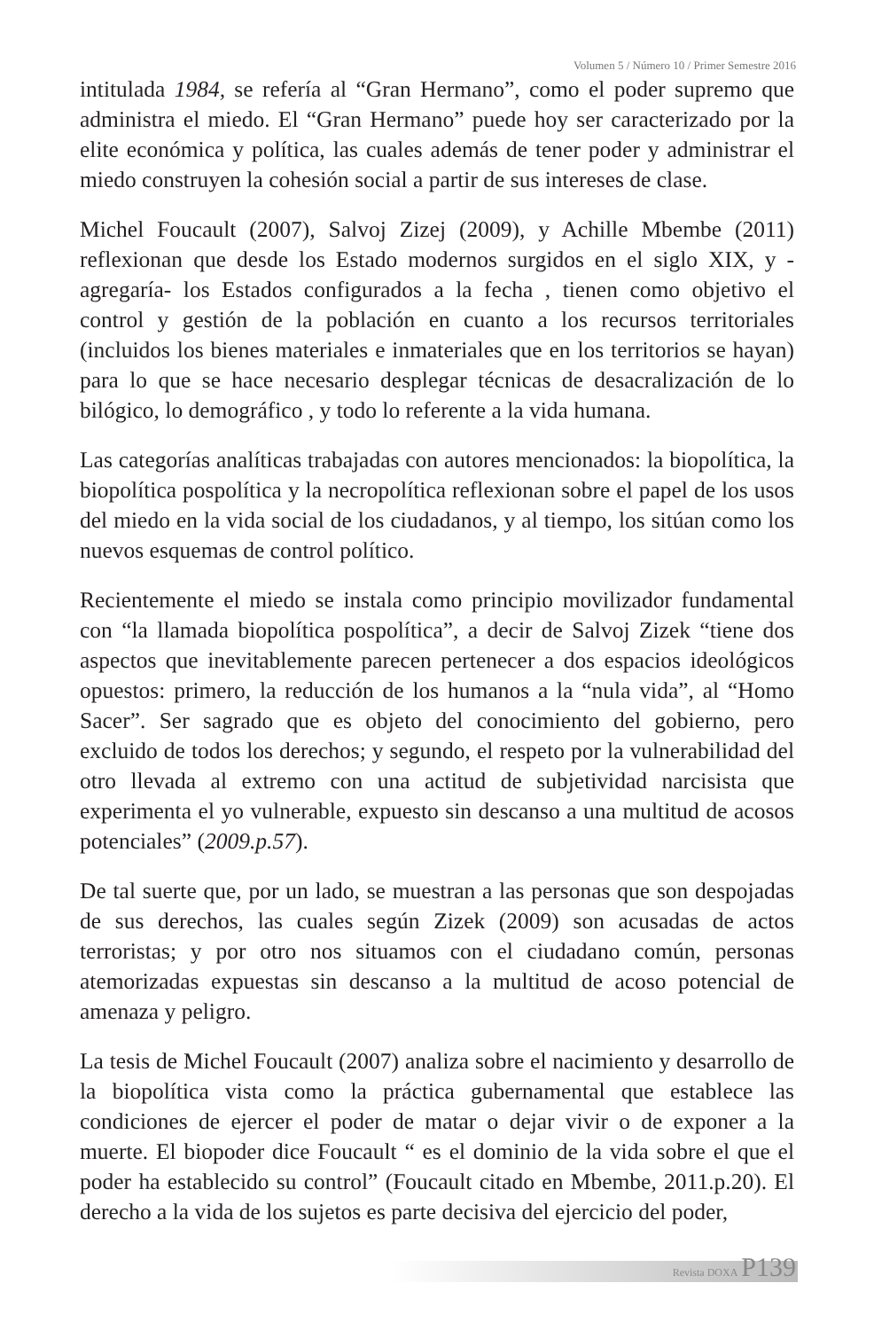Volumen 5 / Número 10 / Primer Semestre 2016
intitulada 1984, se refería al “Gran Hermano”, como el poder supremo que administra el miedo. El “Gran Hermano” puede hoy ser caracterizado por la elite económica y política, las cuales además de tener poder y administrar el miedo construyen la cohesión social a partir de sus intereses de clase.
Michel Foucault (2007), Salvoj Zizej (2009), y Achille Mbembe (2011) reflexionan que desde los Estado modernos surgidos en el siglo XIX, y - agregaría- los Estados configurados a la fecha , tienen como objetivo el control y gestión de la población en cuanto a los recursos territoriales (incluidos los bienes materiales e inmateriales que en los territorios se hayan) para lo que se hace necesario desplegar técnicas de desacralización de lo bilógico, lo demográfico , y todo lo referente a la vida humana.
Las categorías analíticas trabajadas con autores mencionados: la biopolítica, la biopolítica pospolítica y la necropolítica reflexionan sobre el papel de los usos del miedo en la vida social de los ciudadanos, y al tiempo, los sitúan como los nuevos esquemas de control político.
Recientemente el miedo se instala como principio movilizador fundamental con “la llamada biopolítica pospolítica”, a decir de Salvoj Zizek “tiene dos aspectos que inevitablemente parecen pertenecer a dos espacios ideológicos opuestos: primero, la reducción de los humanos a la “nula vida”, al “Homo Sacer”. Ser sagrado que es objeto del conocimiento del gobierno, pero excluido de todos los derechos; y segundo, el respeto por la vulnerabilidad del otro llevada al extremo con una actitud de subjetividad narcisista que experimenta el yo vulnerable, expuesto sin descanso a una multitud de acosos potenciales” (2009.p.57).
De tal suerte que, por un lado, se muestran a las personas que son despojadas de sus derechos, las cuales según Zizek (2009) son acusadas de actos terroristas; y por otro nos situamos con el ciudadano común, personas atemorizadas expuestas sin descanso a la multitud de acoso potencial de amenaza y peligro.
La tesis de Michel Foucault (2007) analiza sobre el nacimiento y desarrollo de la biopolítica vista como la práctica gubernamental que establece las condiciones de ejercer el poder de matar o dejar vivir o de exponer a la muerte. El biopoder dice Foucault “ es el dominio de la vida sobre el que el poder ha establecido su control” (Foucault citado en Mbembe, 2011.p.20). El derecho a la vida de los sujetos es parte decisiva del ejercicio del poder,
Revista DOXA P139